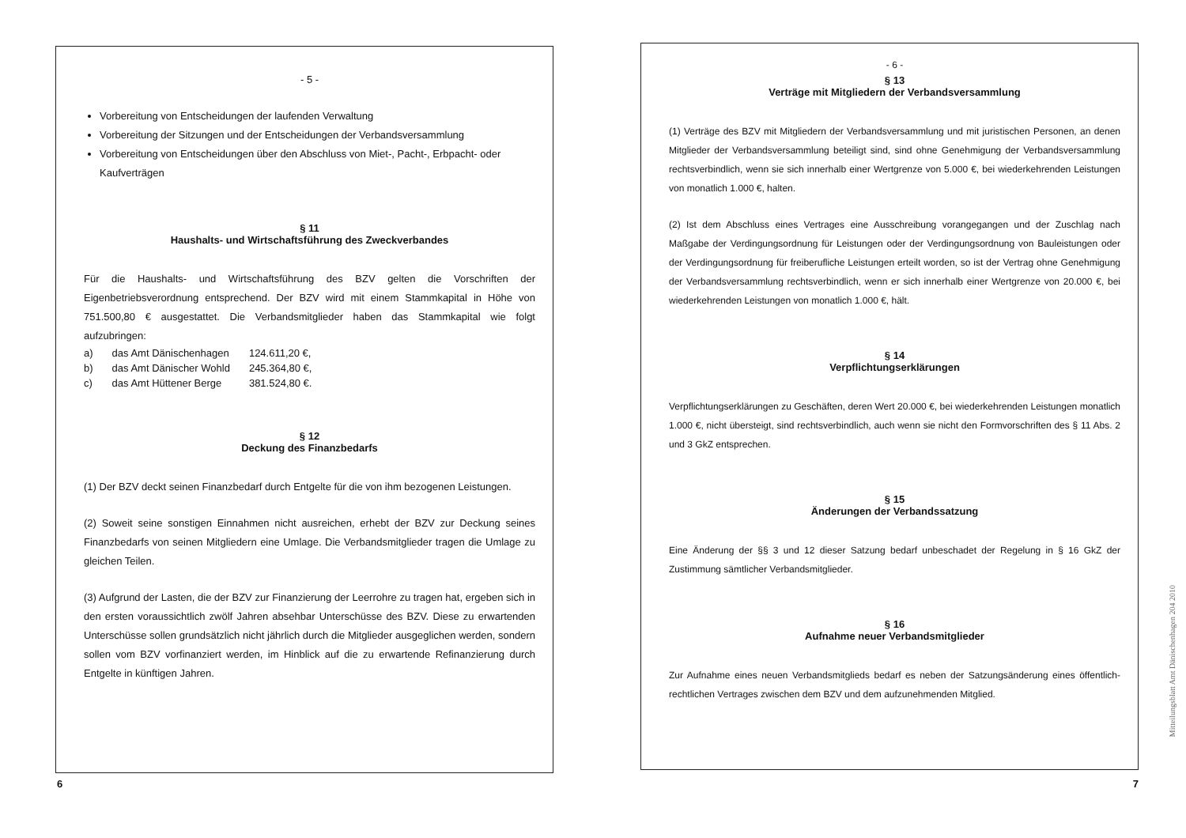- 5 -
Vorbereitung von Entscheidungen der laufenden Verwaltung
Vorbereitung der Sitzungen und der Entscheidungen der Verbandsversammlung
Vorbereitung von Entscheidungen über den Abschluss von Miet-, Pacht-, Erbpacht- oder Kaufverträgen
§ 11
Haushalts- und Wirtschaftsführung des Zweckverbandes
Für die Haushalts- und Wirtschaftsführung des BZV gelten die Vorschriften der Eigenbetriebsverordnung entsprechend. Der BZV wird mit einem Stammkapital in Höhe von 751.500,80 € ausgestattet. Die Verbandsmitglieder haben das Stammkapital wie folgt aufzubringen:
| a) | das Amt Dänischenhagen | 124.611,20 €, |
| b) | das Amt Dänischer Wohld | 245.364,80 €, |
| c) | das Amt Hüttener Berge | 381.524,80 €. |
§ 12
Deckung des Finanzbedarfs
(1) Der BZV deckt seinen Finanzbedarf durch Entgelte für die von ihm bezogenen Leistungen.
(2) Soweit seine sonstigen Einnahmen nicht ausreichen, erhebt der BZV zur Deckung seines Finanzbedarfs von seinen Mitgliedern eine Umlage. Die Verbandsmitglieder tragen die Umlage zu gleichen Teilen.
(3) Aufgrund der Lasten, die der BZV zur Finanzierung der Leerrohre zu tragen hat, ergeben sich in den ersten voraussichtlich zwölf Jahren absehbar Unterschüsse des BZV. Diese zu erwartenden Unterschüsse sollen grundsätzlich nicht jährlich durch die Mitglieder ausgeglichen werden, sondern sollen vom BZV vorfinanziert werden, im Hinblick auf die zu erwartende Refinanzierung durch Entgelte in künftigen Jahren.
- 6 -
§ 13
Verträge mit Mitgliedern der Verbandsversammlung
(1) Verträge des BZV mit Mitgliedern der Verbandsversammlung und mit juristischen Personen, an denen Mitglieder der Verbandsversammlung beteiligt sind, sind ohne Genehmigung der Verbandsversammlung rechtsverbindlich, wenn sie sich innerhalb einer Wertgrenze von 5.000 €, bei wiederkehrenden Leistungen von monatlich 1.000 €, halten.
(2) Ist dem Abschluss eines Vertrages eine Ausschreibung vorangegangen und der Zuschlag nach Maßgabe der Verdingungsordnung für Leistungen oder der Verdingungsordnung von Bauleistungen oder der Verdingungsordnung für freiberufliche Leistungen erteilt worden, so ist der Vertrag ohne Genehmigung der Verbandsversammlung rechtsverbindlich, wenn er sich innerhalb einer Wertgrenze von 20.000 €, bei wiederkehrenden Leistungen von monatlich 1.000 €, hält.
§ 14
Verpflichtungserklärungen
Verpflichtungserklärungen zu Geschäften, deren Wert 20.000 €, bei wiederkehrenden Leistungen monatlich 1.000 €, nicht übersteigt, sind rechtsverbindlich, auch wenn sie nicht den Formvorschriften des § 11 Abs. 2 und 3 GkZ entsprechen.
§ 15
Änderungen der Verbandssatzung
Eine Änderung der §§ 3 und 12 dieser Satzung bedarf unbeschadet der Regelung in § 16 GkZ der Zustimmung sämtlicher Verbandsmitglieder.
§ 16
Aufnahme neuer Verbandsmitglieder
Zur Aufnahme eines neuen Verbandsmitglieds bedarf es neben der Satzungsänderung eines öffentlich-rechtlichen Vertrages zwischen dem BZV und dem aufzunehmenden Mitglied.
6 7
Mitteilungsblatt Amt Dänischenhagen 204 2010